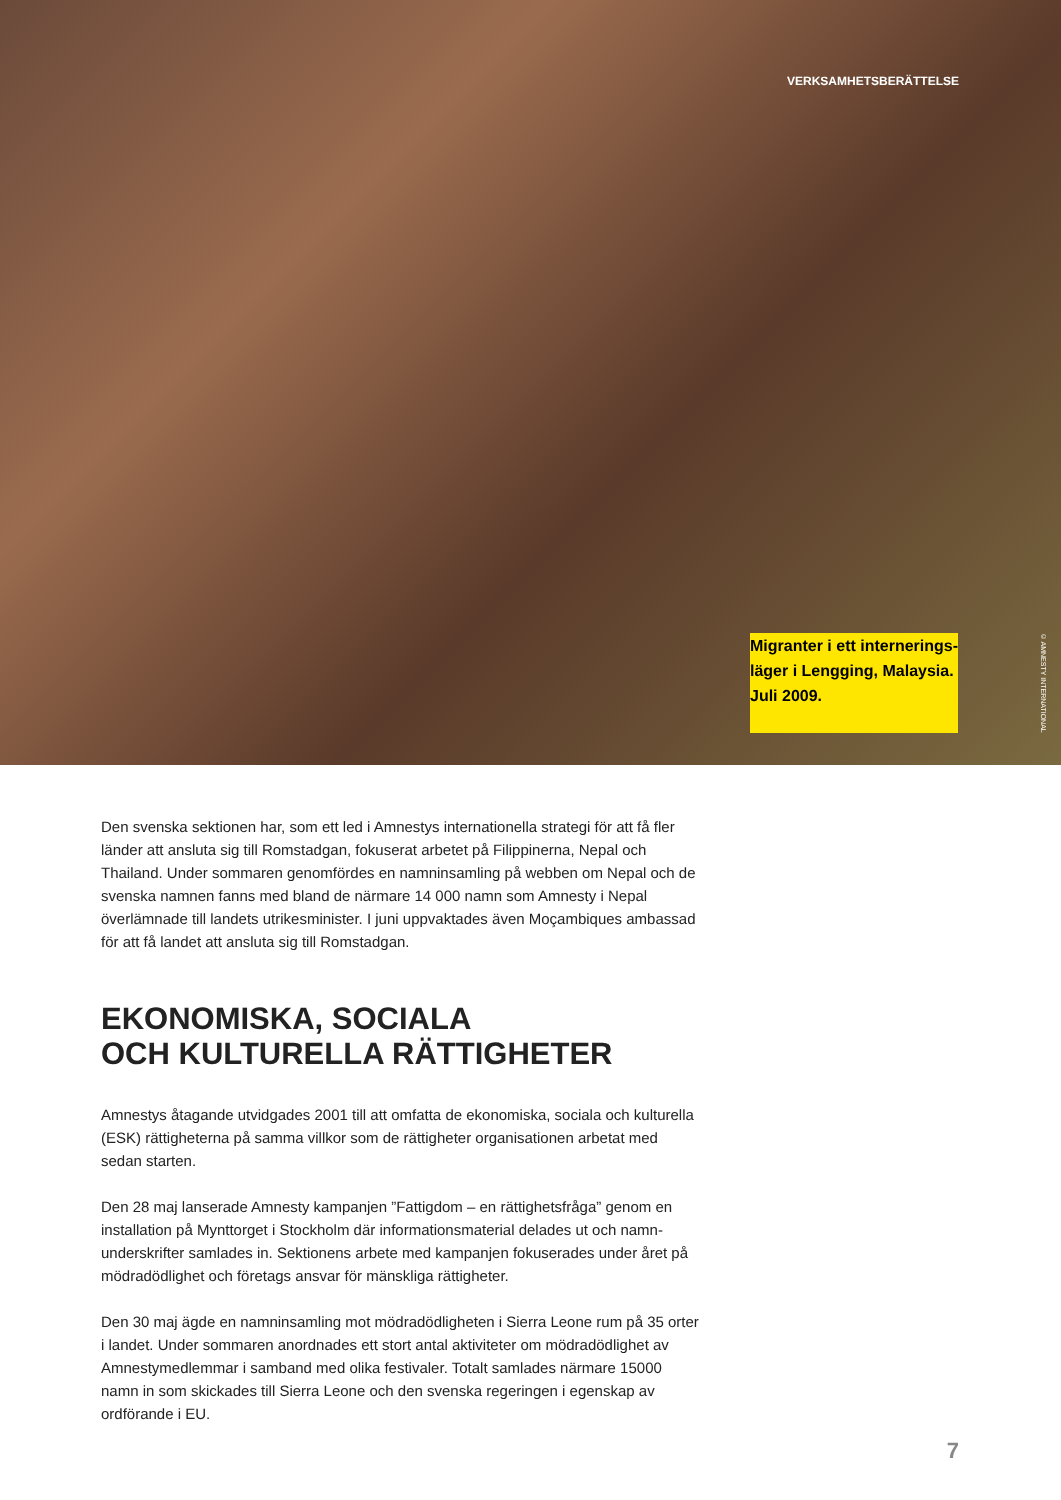VERKSAMHETSBERÄTTELSE
Migranter i ett internerings-
läger i Lengging, Malaysia.
Juli 2009. © AMNESTY INTERNATIONAL
Den svenska sektionen har, som ett led i Amnestys internationella strategi för att få fler länder att ansluta sig till Romstadgan, fokuserat arbetet på Filippinerna, Nepal och Thailand. Under sommaren genomfördes en namninsamling på webben om Nepal och de svenska namnen fanns med bland de närmare 14 000 namn som Amnesty i Nepal överlämnade till landets utrikesminister. I juni uppvaktades även Moçambiques ambassad för att få landet att ansluta sig till Romstadgan.
EKONOMISKA, SOCIALA
OCH KULTURELLA RÄTTIGHETER
Amnestys åtagande utvidgades 2001 till att omfatta de ekonomiska, sociala och kulturella (ESK) rättigheterna på samma villkor som de rättigheter organisationen arbetat med sedan starten.
Den 28 maj lanserade Amnesty kampanjen ”Fattigdom – en rättighetsfråga” genom en installation på Mynttorget i Stockholm där informationsmaterial delades ut och namn-underskrifter samlades in. Sektionens arbete med kampanjen fokuserades under året på mödradödlighet och företags ansvar för mänskliga rättigheter.
Den 30 maj ägde en namninsamling mot mödradödligheten i Sierra Leone rum på 35 orter i landet. Under sommaren anordnades ett stort antal aktiviteter om mödradödlighet av Amnestymedlemmar i samband med olika festivaler. Totalt samlades närmare 15000 namn in som skickades till Sierra Leone och den svenska regeringen i egenskap av ordförande i EU.
7